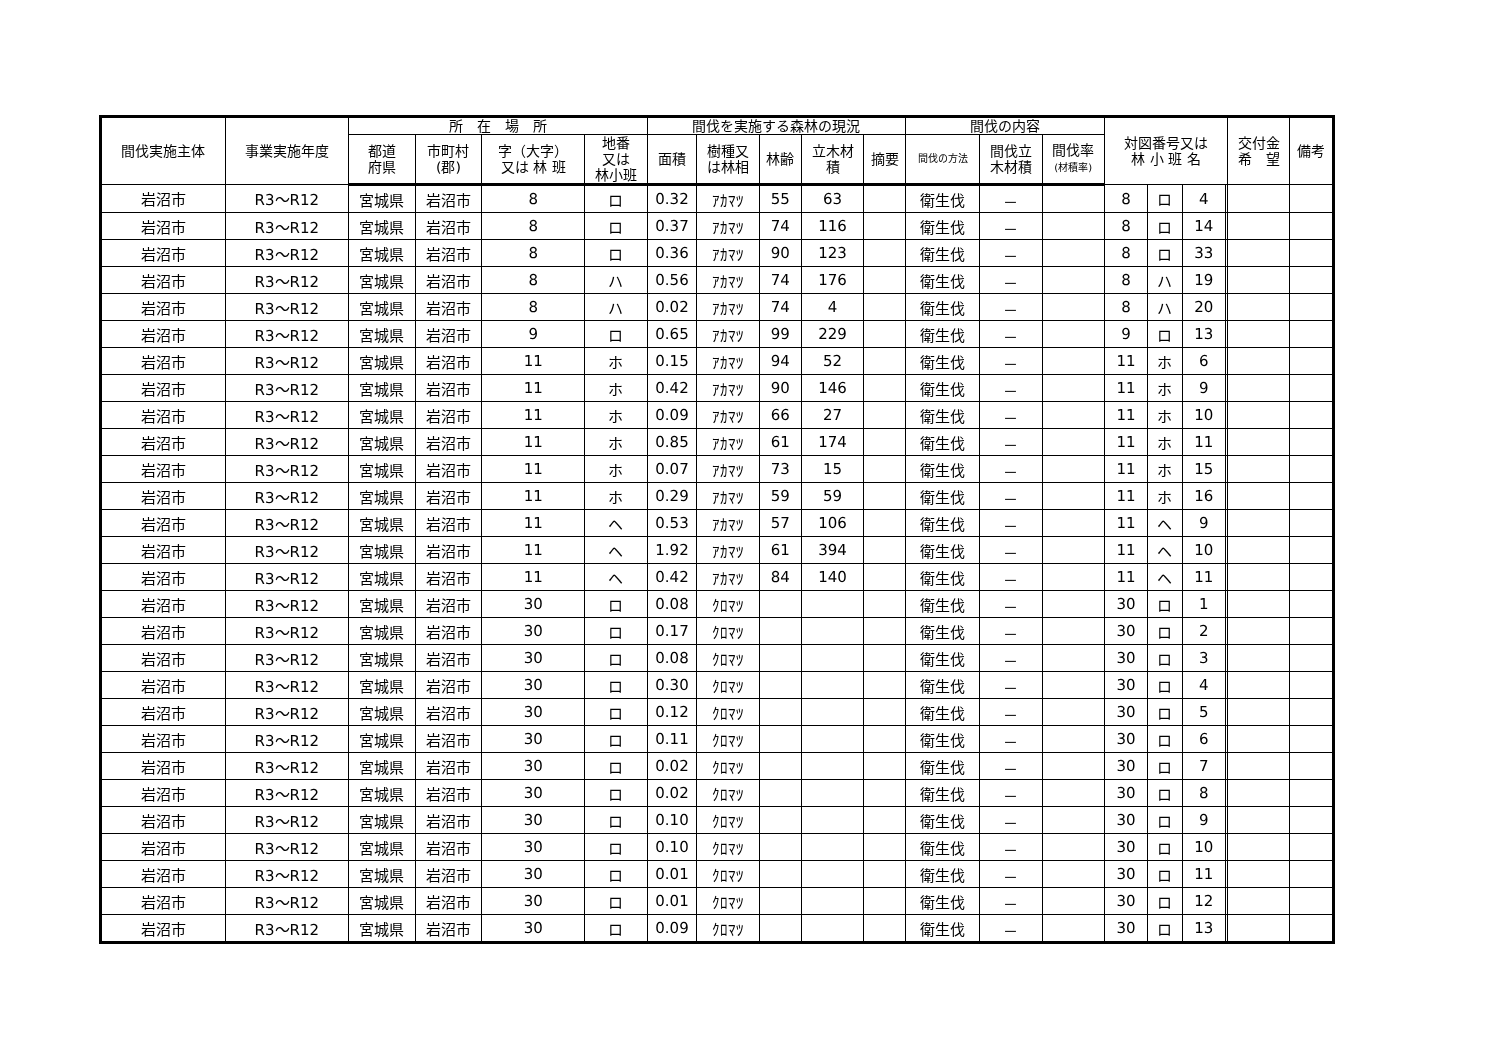| 間伐実施主体 | 事業実施年度 | 所 在 場 所 | | | | 間伐を実施する森林の現況 | | | | | 間伐の内容 | | | 対図番号又は 林 小 班 名 | | | | 交付金 希 望 | 備考 |
| --- | --- | --- | --- | --- | --- | --- | --- | --- | --- | --- | --- | --- | --- | --- | --- | --- | --- | --- | --- |
| | | 都道 府県 | 市町村 (郡) | 字（大字） 又は 林 班 | 地番 又は 林小班 | 面積 | 樹種又 は林相 | 林齢 | 立木材 積 | 摘要 | 間伐の方法 | 間伐立 木材積 | 間伐率 (材積率) | | | | | | |
| 岩沼市 | R3～R12 | 宮城県 | 岩沼市 | 8 | ロ | 0.32 | ｱｶﾏﾂ | 55 | 63 | | 衛生伐 | － | | 8 | ロ | 4 | | | |
| 岩沼市 | R3～R12 | 宮城県 | 岩沼市 | 8 | ロ | 0.37 | ｱｶﾏﾂ | 74 | 116 | | 衛生伐 | － | | 8 | ロ | 14 | | | |
| 岩沼市 | R3～R12 | 宮城県 | 岩沼市 | 8 | ロ | 0.36 | ｱｶﾏﾂ | 90 | 123 | | 衛生伐 | － | | 8 | ロ | 33 | | | |
| 岩沼市 | R3～R12 | 宮城県 | 岩沼市 | 8 | ハ | 0.56 | ｱｶﾏﾂ | 74 | 176 | | 衛生伐 | － | | 8 | ハ | 19 | | | |
| 岩沼市 | R3～R12 | 宮城県 | 岩沼市 | 8 | ハ | 0.02 | ｱｶﾏﾂ | 74 | 4 | | 衛生伐 | － | | 8 | ハ | 20 | | | |
| 岩沼市 | R3～R12 | 宮城県 | 岩沼市 | 9 | ロ | 0.65 | ｱｶﾏﾂ | 99 | 229 | | 衛生伐 | － | | 9 | ロ | 13 | | | |
| 岩沼市 | R3～R12 | 宮城県 | 岩沼市 | 11 | ホ | 0.15 | ｱｶﾏﾂ | 94 | 52 | | 衛生伐 | － | | 11 | ホ | 6 | | | |
| 岩沼市 | R3～R12 | 宮城県 | 岩沼市 | 11 | ホ | 0.42 | ｱｶﾏﾂ | 90 | 146 | | 衛生伐 | － | | 11 | ホ | 9 | | | |
| 岩沼市 | R3～R12 | 宮城県 | 岩沼市 | 11 | ホ | 0.09 | ｱｶﾏﾂ | 66 | 27 | | 衛生伐 | － | | 11 | ホ | 10 | | | |
| 岩沼市 | R3～R12 | 宮城県 | 岩沼市 | 11 | ホ | 0.85 | ｱｶﾏﾂ | 61 | 174 | | 衛生伐 | － | | 11 | ホ | 11 | | | |
| 岩沼市 | R3～R12 | 宮城県 | 岩沼市 | 11 | ホ | 0.07 | ｱｶﾏﾂ | 73 | 15 | | 衛生伐 | － | | 11 | ホ | 15 | | | |
| 岩沼市 | R3～R12 | 宮城県 | 岩沼市 | 11 | ホ | 0.29 | ｱｶﾏﾂ | 59 | 59 | | 衛生伐 | － | | 11 | ホ | 16 | | | |
| 岩沼市 | R3～R12 | 宮城県 | 岩沼市 | 11 | ヘ | 0.53 | ｱｶﾏﾂ | 57 | 106 | | 衛生伐 | － | | 11 | ヘ | 9 | | | |
| 岩沼市 | R3～R12 | 宮城県 | 岩沼市 | 11 | ヘ | 1.92 | ｱｶﾏﾂ | 61 | 394 | | 衛生伐 | － | | 11 | ヘ | 10 | | | |
| 岩沼市 | R3～R12 | 宮城県 | 岩沼市 | 11 | ヘ | 0.42 | ｱｶﾏﾂ | 84 | 140 | | 衛生伐 | － | | 11 | ヘ | 11 | | | |
| 岩沼市 | R3～R12 | 宮城県 | 岩沼市 | 30 | ロ | 0.08 | ｸﾛﾏﾂ | | | | 衛生伐 | － | | 30 | ロ | 1 | | | |
| 岩沼市 | R3～R12 | 宮城県 | 岩沼市 | 30 | ロ | 0.17 | ｸﾛﾏﾂ | | | | 衛生伐 | － | | 30 | ロ | 2 | | | |
| 岩沼市 | R3～R12 | 宮城県 | 岩沼市 | 30 | ロ | 0.08 | ｸﾛﾏﾂ | | | | 衛生伐 | － | | 30 | ロ | 3 | | | |
| 岩沼市 | R3～R12 | 宮城県 | 岩沼市 | 30 | ロ | 0.30 | ｸﾛﾏﾂ | | | | 衛生伐 | － | | 30 | ロ | 4 | | | |
| 岩沼市 | R3～R12 | 宮城県 | 岩沼市 | 30 | ロ | 0.12 | ｸﾛﾏﾂ | | | | 衛生伐 | － | | 30 | ロ | 5 | | | |
| 岩沼市 | R3～R12 | 宮城県 | 岩沼市 | 30 | ロ | 0.11 | ｸﾛﾏﾂ | | | | 衛生伐 | － | | 30 | ロ | 6 | | | |
| 岩沼市 | R3～R12 | 宮城県 | 岩沼市 | 30 | ロ | 0.02 | ｸﾛﾏﾂ | | | | 衛生伐 | － | | 30 | ロ | 7 | | | |
| 岩沼市 | R3～R12 | 宮城県 | 岩沼市 | 30 | ロ | 0.02 | ｸﾛﾏﾂ | | | | 衛生伐 | － | | 30 | ロ | 8 | | | |
| 岩沼市 | R3～R12 | 宮城県 | 岩沼市 | 30 | ロ | 0.10 | ｸﾛﾏﾂ | | | | 衛生伐 | － | | 30 | ロ | 9 | | | |
| 岩沼市 | R3～R12 | 宮城県 | 岩沼市 | 30 | ロ | 0.10 | ｸﾛﾏﾂ | | | | 衛生伐 | － | | 30 | ロ | 10 | | | |
| 岩沼市 | R3～R12 | 宮城県 | 岩沼市 | 30 | ロ | 0.01 | ｸﾛﾏﾂ | | | | 衛生伐 | － | | 30 | ロ | 11 | | | |
| 岩沼市 | R3～R12 | 宮城県 | 岩沼市 | 30 | ロ | 0.01 | ｸﾛﾏﾂ | | | | 衛生伐 | － | | 30 | ロ | 12 | | | |
| 岩沼市 | R3～R12 | 宮城県 | 岩沼市 | 30 | ロ | 0.09 | ｸﾛﾏﾂ | | | | 衛生伐 | － | | 30 | ロ | 13 | | | |